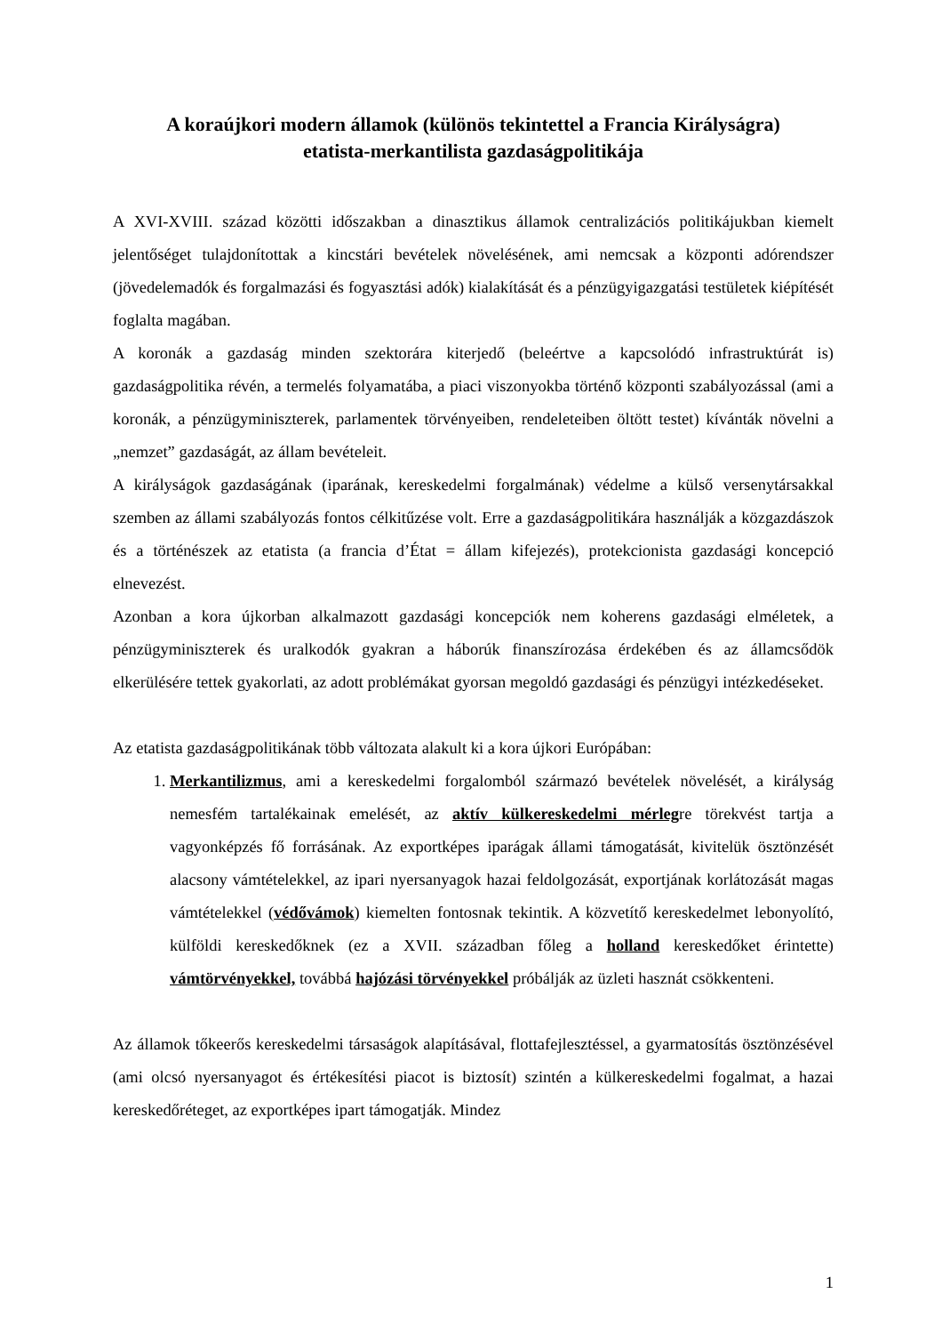A koraújkori modern államok (különös tekintettel a Francia Királyságra)
etatista-merkantilista gazdaságpolitikája
A XVI-XVIII. század közötti időszakban a dinasztikus államok centralizációs politikájukban kiemelt jelentőséget tulajdonítottak a kincstári bevételek növelésének, ami nemcsak a központi adórendszer (jövedelemadók és forgalmazási és fogyasztási adók) kialakítását és a pénzügyigazgatási testületek kiépítését foglalta magában.
A koronák a gazdaság minden szektorára kiterjedő (beleértve a kapcsolódó infrastruktúrát is) gazdaságpolitika révén, a termelés folyamatába, a piaci viszonyokba történő központi szabályozással (ami a koronák, a pénzügyminiszterek, parlamentek törvényeiben, rendeleteiben öltött testet) kívánták növelni a „nemzet” gazdaságát, az állam bevételeit.
A királyságok gazdaságának (iparának, kereskedelmi forgalmának) védelme a külső versenytársakkal szemben az állami szabályozás fontos célkitűzése volt. Erre a gazdaságpolitikára használják a közgazdászok és a történészek az etatista (a francia d’État = állam kifejezés), protekcionista gazdasági koncepció elnevezést.
Azonban a kora újkorban alkalmazott gazdasági koncepciók nem koherens gazdasági elméletek, a pénzügyminiszterek és uralkodók gyakran a háborúk finanszírozása érdekében és az államcsődök elkerülésére tettek gyakorlati, az adott problémákat gyorsan megoldó gazdasági és pénzügyi intézkedéseket.
Az etatista gazdaságpolitikának több változata alakult ki a kora újkori Európában:
1. Merkantilizmus, ami a kereskedelmi forgalomból származó bevételek növelését, a királyság nemesfém tartalékainak emelését, az aktív külkereskedelmi mérlegre törekvést tartja a vagyonképzés fő forrásának. Az exportképes iparágak állami támogatását, kivitelük ösztönzését alacsony vámtételekkel, az ipari nyersanyagok hazai feldolgozását, exportjának korlátozását magas vámtételekkel (védővámok) kiemelten fontosnak tekintik. A közvetítő kereskedelmet lebonyolító, külföldi kereskedőknek (ez a XVII. században főleg a holland kereskedőket érintette) vámtörvényekkel, továbbá hajózási törvényekkel próbálják az üzleti hasznát csökkenteni.
Az államok tőkeerős kereskedelmi társaságok alapításával, flottafejlesztéssel, a gyarmatosítás ösztönzésével (ami olcsó nyersanyagot és értékesítési piacot is biztosít) szintén a külkereskedelmi fogalmat, a hazai kereskedőréteget, az exportképes ipart támogatják. Mindez
1